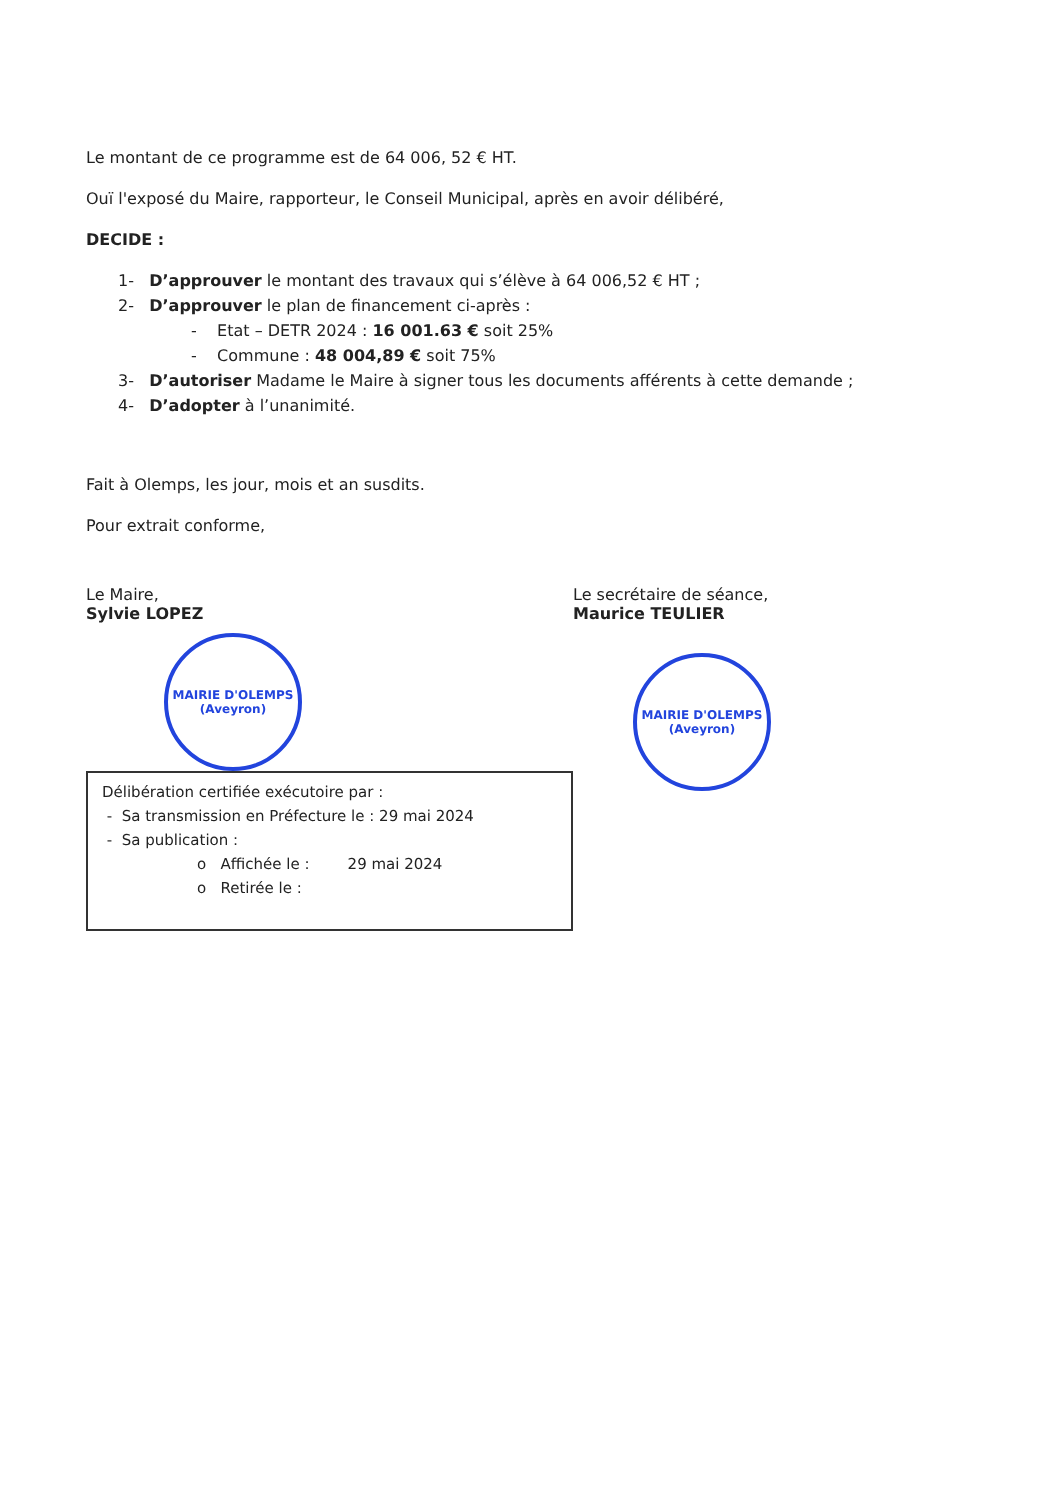Le montant de ce programme est de 64 006, 52 € HT.
Ouï l'exposé du Maire, rapporteur, le Conseil Municipal, après en avoir délibéré,
DECIDE :
1- D’approuver le montant des travaux qui s’élève à 64 006,52 € HT ;
2- D’approuver le plan de financement ci-après :
- Etat – DETR 2024 : 16 001.63 € soit 25%
- Commune : 48 004,89 € soit 75%
3- D’autoriser Madame le Maire à signer tous les documents afférents à cette demande ;
4- D’adopter à l’unanimité.
Fait à Olemps, les jour, mois et an susdits.
Pour extrait conforme,
Le Maire,
Sylvie LOPEZ
MAIRIE D'OLEMPS
(Aveyron)
Délibération certifiée exécutoire par :
- Sa transmission en Préfecture le : 29 mai 2024
- Sa publication :
o Affichée le : 29 mai 2024
o Retirée le :
Le secrétaire de séance,
Maurice TEULIER
MAIRIE D'OLEMPS
(Aveyron)